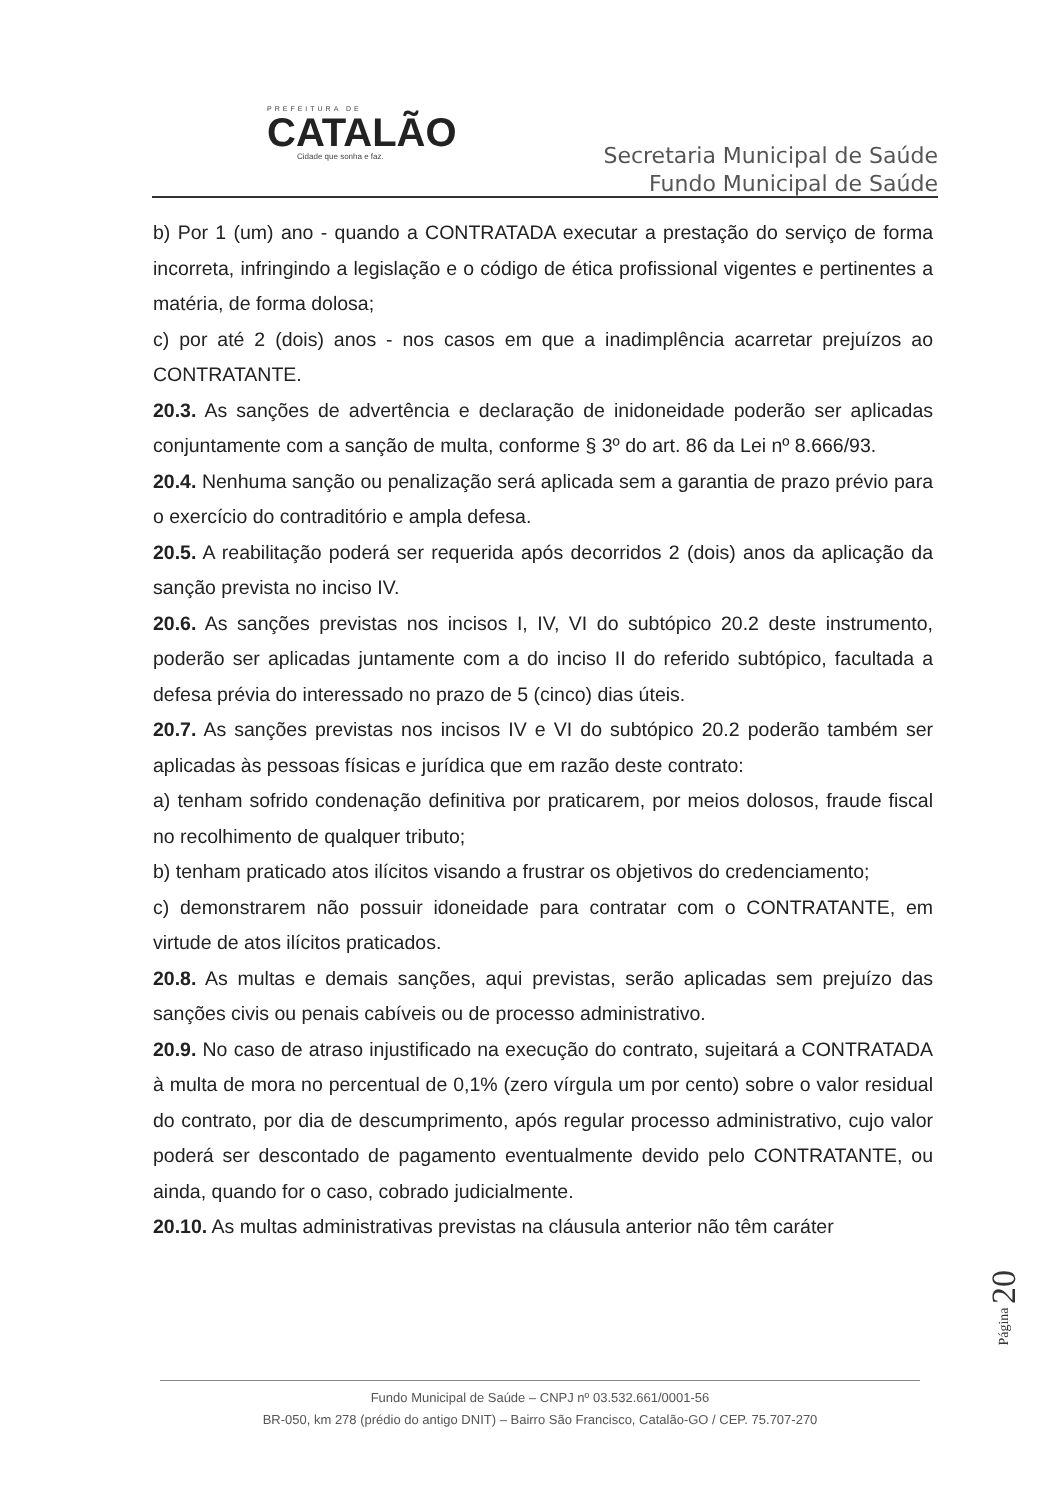PREFEITURA DE
CATALÃO
Cidade que sonha e faz.
Secretaria Municipal de Saúde
Fundo Municipal de Saúde
b) Por 1 (um) ano - quando a CONTRATADA executar a prestação do serviço de forma incorreta, infringindo a legislação e o código de ética profissional vigentes e pertinentes a matéria, de forma dolosa;
c) por até 2 (dois) anos - nos casos em que a inadimplência acarretar prejuízos ao CONTRATANTE.
20.3. As sanções de advertência e declaração de inidoneidade poderão ser aplicadas conjuntamente com a sanção de multa, conforme § 3º do art. 86 da Lei nº 8.666/93.
20.4. Nenhuma sanção ou penalização será aplicada sem a garantia de prazo prévio para o exercício do contraditório e ampla defesa.
20.5. A reabilitação poderá ser requerida após decorridos 2 (dois) anos da aplicação da sanção prevista no inciso IV.
20.6. As sanções previstas nos incisos I, IV, VI do subtópico 20.2 deste instrumento, poderão ser aplicadas juntamente com a do inciso II do referido subtópico, facultada a defesa prévia do interessado no prazo de 5 (cinco) dias úteis.
20.7. As sanções previstas nos incisos IV e VI do subtópico 20.2 poderão também ser aplicadas às pessoas físicas e jurídica que em razão deste contrato:
a) tenham sofrido condenação definitiva por praticarem, por meios dolosos, fraude fiscal no recolhimento de qualquer tributo;
b) tenham praticado atos ilícitos visando a frustrar os objetivos do credenciamento;
c) demonstrarem não possuir idoneidade para contratar com o CONTRATANTE, em virtude de atos ilícitos praticados.
20.8. As multas e demais sanções, aqui previstas, serão aplicadas sem prejuízo das sanções civis ou penais cabíveis ou de processo administrativo.
20.9. No caso de atraso injustificado na execução do contrato, sujeitará a CONTRATADA à multa de mora no percentual de 0,1% (zero vírgula um por cento) sobre o valor residual do contrato, por dia de descumprimento, após regular processo administrativo, cujo valor poderá ser descontado de pagamento eventualmente devido pelo CONTRATANTE, ou ainda, quando for o caso, cobrado judicialmente.
20.10. As multas administrativas previstas na cláusula anterior não têm caráter
Página 20
Fundo Municipal de Saúde – CNPJ nº 03.532.661/0001-56
BR-050, km 278 (prédio do antigo DNIT) – Bairro São Francisco, Catalão-GO / CEP. 75.707-270